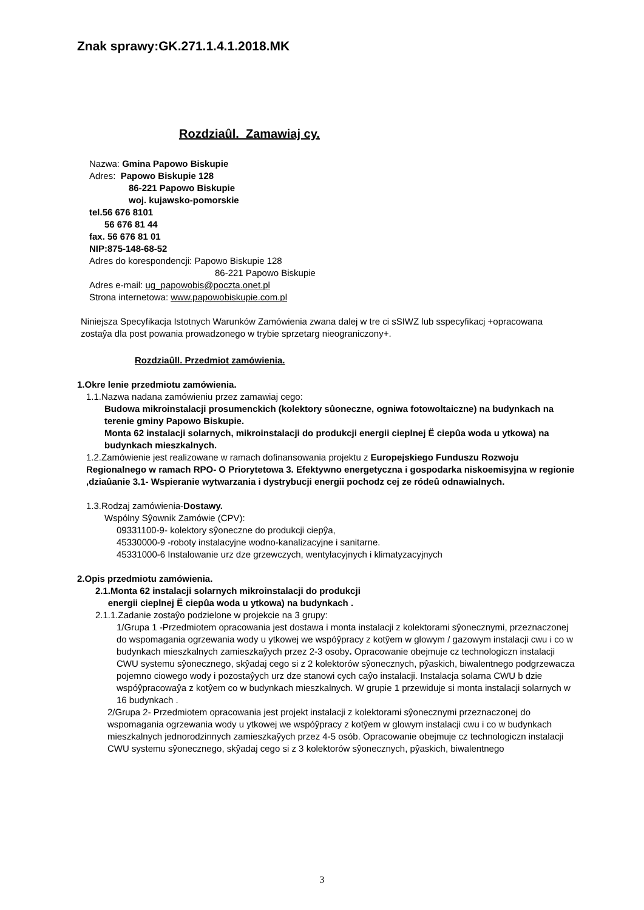Znak sprawy:GK.271.1.4.1.2018.MK
Rozdziaûl. Zamawiaj cy.
Nazwa: Gmina Papowo Biskupie
Adres: Papowo Biskupie 128
86-221 Papowo Biskupie
woj. kujawsko-pomorskie
tel.56 676 8101
56 676 81 44
fax. 56 676 81 01
NIP:875-148-68-52
Adres do korespondencji: Papowo Biskupie 128
86-221 Papowo Biskupie
Adres e-mail: ug_papowobis@poczta.onet.pl
Strona internetowa: www.papowobiskupie.com.pl
Niniejsza Specyfikacja Istotnych Warunków Zamówienia zwana dalej w tre ci sSIWZ lub sspecyfikacj +opracowana zostaŷa dla post powania prowadzonego w trybie sprzetarg nieograniczony+.
Rozdziaûll. Przedmiot zamówienia.
1.Okre lenie przedmiotu zamówienia.
1.1.Nazwa nadana zamówieniu przez zamawiaj cego:
Budowa mikroinstalacji prosumenckich (kolektory sûoneczne, ogniwa fotowoltaiczne) na budynkach na terenie gminy Papowo Biskupie.
Monta 62 instalacji solarnych, mikroinstalacji do produkcji energii cieplnej Ë ciepûa woda u ytkowa) na budynkach mieszkalnych.
1.2.Zamówienie jest realizowane w ramach dofinansowania projektu z Europejskiego Funduszu Rozwoju Regionalnego w ramach RPO- O Priorytetowa 3. Efektywno energetyczna i gospodarka niskoemisyjna w regionie ,dziaûanie 3.1- Wspieranie wytwarzania i dystrybucji energii pochodz cej ze ródeû odnawialnych.
1.3.Rodzaj zamówienia-Dostawy.
Wspólny Sŷownik Zamówie (CPV):
09331100-9- kolektory sŷoneczne do produkcji ciepŷa,
45330000-9 -roboty instalacyjne wodno-kanalizacyjne i sanitarne.
45331000-6 Instalowanie urz dze grzewczych, wentylacyjnych i klimatyzacyjnych
2.Opis przedmiotu zamówienia.
2.1.Monta 62 instalacji solarnych mikroinstalacji do produkcji
energii cieplnej Ë ciepûa woda u ytkowa) na budynkach .
2.1.1.Zadanie zostaŷo podzielone w projekcie na 3 grupy:
1/Grupa 1 -Przedmiotem opracowania jest dostawa i monta instalacji z kolektorami sŷonecznymi, przeznaczonej do wspomagania ogrzewania wody u ytkowej we wspóŷpracy z kotŷem w glowym / gazowym instalacji cwu i co w budynkach mieszkalnych zamieszkaŷych przez 2-3 osoby. Opracowanie obejmuje cz technologiczn instalacji CWU systemu sŷonecznego, skŷadaj cego si z 2 kolektorów sŷonecznych, pŷaskich, biwalentnego podgrzewacza pojemno ciowego wody i pozostaŷych urz dze stanowi cych caŷo instalacji. Instalacja solarna CWU b dzie wspóŷpracowaŷa z kotŷem co w budynkach mieszkalnych. W grupie 1 przewiduje si monta instalacji solarnych w 16 budynkach .
2/Grupa 2- Przedmiotem opracowania jest projekt instalacji z kolektorami sŷonecznymi przeznaczonej do wspomagania ogrzewania wody u ytkowej we wspóŷpracy z kotŷem w glowym instalacji cwu i co w budynkach mieszkalnych jednorodzinnych zamieszkaŷych przez 4-5 osób. Opracowanie obejmuje cz technologiczn instalacji CWU systemu sŷonecznego, skŷadaj cego si z 3 kolektorów sŷonecznych, pŷaskich, biwalentnego
3